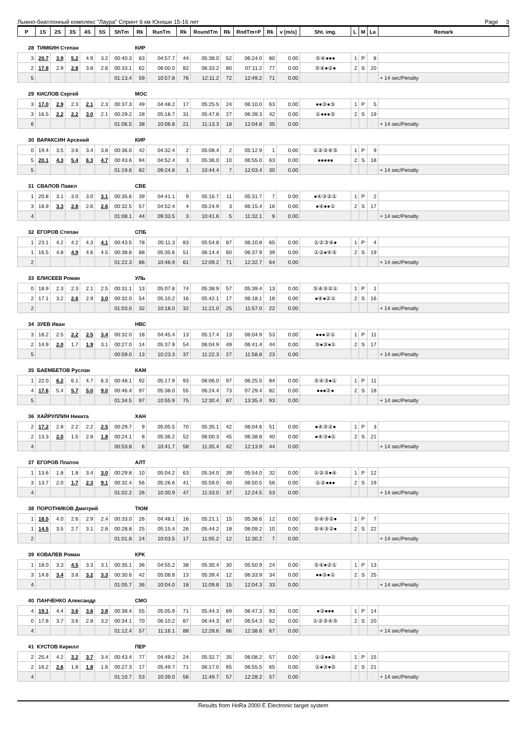Лыжно-биатлонный комплекс "Лаура" Спринт 6 км Юноши 15-16 лет Page 3
| P | 1S | 2S | 3S | 4S | 5S | ShTm | Rk | RunTm | Rk | RoundTm | Rk | RndTm+P | Rk | v [m/s] | Sht. img. | L | M | La | Remark |
| --- | --- | --- | --- | --- | --- | --- | --- | --- | --- | --- | --- | --- | --- | --- | --- | --- | --- | --- | --- |
| 28 | ТИМКИН Степан | | | | | | КИР | | | | | | | | | | | | |
| 3 | 20.7 | 3.9 | 5.2 | 4.9 | 3.2 | 00:40.3 | 63 | 04:57.7 | 44 | 05:38.0 | 52 | 06:24.0 | 80 | 0.00 | ⑤④●●● | 1 | P | 8 | |
| 2 | 17.8 | 2.9 | 2.8 | 3.8 | 2.6 | 00:33.1 | 62 | 06:00.0 | 82 | 06:33.2 | 80 | 07:11.2 | 77 | 0.00 | ⑤④●②● | 2 | S | 20 | |
| 5 | | | | | | 01:13.4 | 59 | 10:57.8 | 76 | 12:11.2 | 72 | 12:49.2 | 71 | 0.00 | | | | | + 14 sec/Penalty |
| 29 | КИСЛОВ Сергей | | | | | | МОС | | | | | | | | | | | | |
| 3 | 17.0 | 2.9 | 2.3 | 2.1 | 2.3 | 00:37.3 | 49 | 04:48.2 | 17 | 05:25.5 | 24 | 06:10.0 | 63 | 0.00 | ●●③●⑤ | 1 | P | 5 | |
| 3 | 16.5 | 2.2 | 2.2 | 3.0 | 2.1 | 00:29.2 | 28 | 05:18.7 | 31 | 05:47.8 | 27 | 06:39.3 | 42 | 0.00 | ①●●●⑤ | 2 | S | 19 | |
| 6 | | | | | | 01:06.5 | 38 | 10:06.8 | 21 | 11:13.3 | 18 | 12:04.8 | 35 | 0.00 | | | | | + 14 sec/Penalty |
| 30 | ВАРАКСИН Арсений | | | | | | КИР | | | | | | | | | | | | |
| 0 | 19.4 | 3.5 | 3.6 | 3.4 | 3.8 | 00:36.0 | 42 | 04:32.4 | 2 | 05:08.4 | 2 | 05:12.9 | 1 | 0.00 | ①②③④⑤ | 1 | P | 9 | |
| 5 | 20.1 | 4.3 | 5.4 | 6.3 | 4.7 | 00:43.6 | 94 | 04:52.4 | 3 | 05:36.0 | 10 | 06:55.0 | 63 | 0.00 | ●●●●● | 2 | S | 18 | |
| 5 | | | | | | 01:19.6 | 82 | 09:24.8 | 1 | 10:44.4 | 7 | 12:03.4 | 30 | 0.00 | | | | | + 14 sec/Penalty |
| 31 | СВАЛОВ Павел | | | | | | СВЕ | | | | | | | | | | | | |
| 1 | 20.8 | 3.1 | 3.0 | 3.0 | 3.1 | 00:35.6 | 39 | 04:41.1 | 9 | 05:16.7 | 11 | 05:31.7 | 7 | 0.00 | ●④③②① | 1 | P | 2 | |
| 3 | 18.9 | 3.3 | 2.8 | 2.6 | 2.6 | 00:32.5 | 57 | 04:52.4 | 4 | 05:24.9 | 3 | 06:15.4 | 16 | 0.00 | ●④●●① | 2 | S | 17 | |
| 4 | | | | | | 01:08.1 | 44 | 09:33.5 | 3 | 10:41.6 | 5 | 11:32.1 | 9 | 0.00 | | | | | + 14 sec/Penalty |
| 32 | ЕГОРОВ Степан | | | | | | СПБ | | | | | | | | | | | | |
| 1 | 23.1 | 4.2 | 4.2 | 4.3 | 4.1 | 00:43.5 | 78 | 05:11.3 | 83 | 05:54.8 | 87 | 06:10.8 | 65 | 0.00 | ①②③④● | 1 | P | 4 | |
| 1 | 16.5 | 4.8 | 4.9 | 4.6 | 4.5 | 00:38.8 | 88 | 05:35.6 | 51 | 06:14.4 | 60 | 06:37.9 | 39 | 0.00 | ①②●④⑤ | 2 | S | 19 | |
| 2 | | | | | | 01:22.3 | 86 | 10:46.9 | 61 | 12:09.2 | 71 | 12:32.7 | 64 | 0.00 | | | | | + 14 sec/Penalty |
| 33 | ЕЛИСЕЕВ Роман | | | | | | УЛЬ | | | | | | | | | | | | |
| 0 | 18.9 | 2.3 | 2.3 | 2.1 | 2.5 | 00:31.1 | 13 | 05:07.8 | 74 | 05:38.9 | 57 | 05:39.4 | 13 | 0.00 | ⑤④③②① | 1 | P | 1 | |
| 2 | 17.1 | 3.2 | 2.6 | 2.9 | 3.0 | 00:32.0 | 54 | 05:10.2 | 16 | 05:42.1 | 17 | 06:18.1 | 18 | 0.00 | ●④●②① | 2 | S | 16 | |
| 2 | | | | | | 01:03.0 | 32 | 10:18.0 | 32 | 11:21.0 | 25 | 11:57.0 | 22 | 0.00 | | | | | + 14 sec/Penalty |
| 34 | ЗУЕВ Иван | | | | | | НВС | | | | | | | | | | | | |
| 3 | 18.2 | 2.5 | 2.2 | 2.5 | 3.4 | 00:32.0 | 18 | 04:45.4 | 13 | 05:17.4 | 13 | 06:04.9 | 53 | 0.00 | ●●●②① | 1 | P | 11 | |
| 2 | 14.9 | 2.0 | 1.7 | 1.9 | 3.1 | 00:27.0 | 14 | 05:37.9 | 54 | 06:04.9 | 49 | 06:41.4 | 44 | 0.00 | ⑤●③●① | 2 | S | 17 | |
| 5 | | | | | | 00:59.0 | 13 | 10:23.3 | 37 | 11:22.3 | 27 | 11:58.8 | 23 | 0.00 | | | | | + 14 sec/Penalty |
| 35 | БАЕМБЕТОВ Руслан | | | | | | КАМ | | | | | | | | | | | | |
| 1 | 22.0 | 6.2 | 6.1 | 4.7 | 6.3 | 00:48.1 | 92 | 05:17.9 | 93 | 06:06.0 | 97 | 06:25.5 | 84 | 0.00 | ⑤④③●① | 1 | P | 11 | |
| 4 | 17.6 | 5.4 | 5.7 | 5.0 | 9.0 | 00:46.4 | 97 | 05:38.0 | 55 | 06:24.4 | 73 | 07:29.4 | 82 | 0.00 | ●●●②● | 2 | S | 18 | |
| 5 | | | | | | 01:34.5 | 97 | 10:55.9 | 75 | 12:30.4 | 87 | 13:35.4 | 93 | 0.00 | | | | | + 14 sec/Penalty |
| 36 | ХАЙРУЛЛИН Никита | | | | | | ХАН | | | | | | | | | | | | |
| 2 | 17.2 | 2.8 | 2.2 | 2.2 | 2.5 | 00:29.7 | 9 | 05:05.5 | 70 | 05:35.1 | 42 | 06:04.6 | 51 | 0.00 | ●④③②● | 1 | P | 3 | |
| 2 | 13.3 | 2.0 | 1.5 | 2.8 | 1.8 | 00:24.1 | 8 | 05:36.2 | 52 | 06:00.3 | 45 | 06:38.8 | 40 | 0.00 | ●④③●① | 2 | S | 21 | |
| 4 | | | | | | 00:53.8 | 6 | 10:41.7 | 58 | 11:35.4 | 42 | 12:13.9 | 44 | 0.00 | | | | | + 14 sec/Penalty |
| 37 | ЕГОРОВ Платон | | | | | | АЛТ | | | | | | | | | | | | |
| 1 | 13.6 | 1.8 | 1.8 | 3.4 | 3.0 | 00:29.8 | 10 | 05:04.2 | 63 | 05:34.0 | 39 | 05:54.0 | 32 | 0.00 | ①②③●④ | 1 | P | 12 | |
| 3 | 13.7 | 2.0 | 1.7 | 2.3 | 9.1 | 00:32.4 | 56 | 05:26.6 | 41 | 05:59.0 | 40 | 06:50.5 | 56 | 0.00 | ①②●●● | 2 | S | 19 | |
| 4 | | | | | | 01:02.2 | 26 | 10:30.9 | 47 | 11:33.0 | 37 | 12:24.5 | 53 | 0.00 | | | | | + 14 sec/Penalty |
| 38 | ПОРОТНИКОВ Дмитрий | | | | | | ТЮМ | | | | | | | | | | | | |
| 1 | 18.5 | 4.0 | 2.6 | 2.9 | 2.4 | 00:33.0 | 26 | 04:48.1 | 16 | 05:21.1 | 15 | 05:38.6 | 12 | 0.00 | ⑤④③②● | 1 | P | 7 | |
| 1 | 14.5 | 3.5 | 2.7 | 3.1 | 2.8 | 00:28.8 | 25 | 05:15.4 | 26 | 05:44.2 | 18 | 06:09.2 | 10 | 0.00 | ⑤④③②● | 2 | S | 22 | |
| 2 | | | | | | 01:01.8 | 24 | 10:03.5 | 17 | 11:05.2 | 12 | 11:30.2 | 7 | 0.00 | | | | | + 14 sec/Penalty |
| 39 | КОВАЛЕВ Роман | | | | | | КРК | | | | | | | | | | | | |
| 1 | 18.0 | 3.3 | 4.5 | 3.3 | 3.1 | 00:35.1 | 36 | 04:55.2 | 38 | 05:30.4 | 30 | 05:50.9 | 24 | 0.00 | ⑤④●②① | 1 | P | 13 | |
| 3 | 14.8 | 3.4 | 3.8 | 3.2 | 3.3 | 00:30.6 | 42 | 05:08.8 | 13 | 05:39.4 | 12 | 06:33.9 | 34 | 0.00 | ●●③●① | 2 | S | 25 | |
| 4 | | | | | | 01:05.7 | 36 | 10:04.0 | 18 | 11:09.8 | 15 | 12:04.3 | 33 | 0.00 | | | | | + 14 sec/Penalty |
| 40 | ПАНЧЕНКО Александр | | | | | | СМО | | | | | | | | | | | | |
| 4 | 19.1 | 4.4 | 3.6 | 3.6 | 3.8 | 00:38.4 | 55 | 05:05.9 | 71 | 05:44.3 | 69 | 06:47.3 | 93 | 0.00 | ●②●●● | 1 | P | 14 | |
| 0 | 17.8 | 3.7 | 3.6 | 2.8 | 3.2 | 00:34.1 | 70 | 06:10.2 | 87 | 06:44.3 | 87 | 06:54.3 | 62 | 0.00 | ①②③④⑤ | 2 | S | 20 | |
| 4 | | | | | | 01:12.4 | 57 | 11:16.1 | 88 | 12:28.6 | 86 | 12:38.6 | 67 | 0.00 | | | | | + 14 sec/Penalty |
| 41 | КУСТОВ Кирилл | | | | | | ПЕР | | | | | | | | | | | | |
| 2 | 25.4 | 4.2 | 3.2 | 3.7 | 3.4 | 00:43.4 | 77 | 04:49.2 | 24 | 05:32.7 | 35 | 06:08.2 | 57 | 0.00 | ①②●●⑤ | 1 | P | 15 | |
| 2 | 16.2 | 2.6 | 1.8 | 1.8 | 1.6 | 00:27.3 | 17 | 05:49.7 | 71 | 06:17.0 | 65 | 06:55.5 | 65 | 0.00 | ①●③●⑤ | 2 | S | 21 | |
| 4 | | | | | | 01:10.7 | 53 | 10:39.0 | 56 | 11:49.7 | 57 | 12:28.2 | 57 | 0.00 | | | | | + 14 sec/Penalty |
Results from HoRa 2000 E Electronic target system